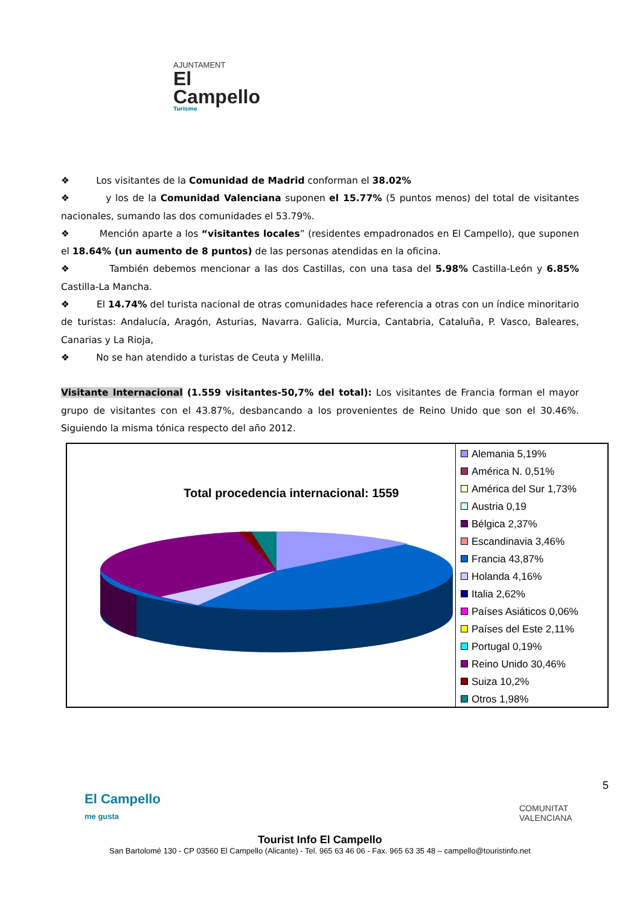AJUNTAMENT
El Campello
Turisme
❖ Los visitantes de la Comunidad de Madrid conforman el 38.02%
❖ y los de la Comunidad Valenciana suponen el 15.77% (5 puntos menos) del total de visitantes nacionales, sumando las dos comunidades el 53.79%.
❖ Mención aparte a los “visitantes locales” (residentes empadronados en El Campello), que suponen el 18.64% (un aumento de 8 puntos) de las personas atendidas en la oficina.
❖ También debemos mencionar a las dos Castillas, con una tasa del 5.98% Castilla-León y 6.85% Castilla-La Mancha.
❖ El 14.74% del turista nacional de otras comunidades hace referencia a otras con un índice minoritario de turistas: Andalucía, Aragón, Asturias, Navarra. Galicia, Murcia, Cantabria, Cataluña, P. Vasco, Baleares, Canarias y La Rioja,
❖ No se han atendido a turistas de Ceuta y Melilla.
Visitante Internacional (1.559 visitantes-50,7% del total): Los visitantes de Francia forman el mayor grupo de visitantes con el 43.87%, desbancando a los provenientes de Reino Unido que son el 30.46%. Siguiendo la misma tónica respecto del año 2012.
Total procedencia internacional: 1559
Alemania 5,19%
América N. 0,51%
América del Sur 1,73%
Austria 0,19
Bélgica 2,37%
Escandinavia 3,46%
Francia 43,87%
Holanda 4,16%
Italia 2,62%
Países Asiáticos 0,06%
Países del Este 2,11%
Portugal 0,19%
Reino Unido 30,46%
Suiza 10,2%
Otros 1,98%
El Campello
me gusta
COMUNITAT
VALENCIANA
5
Tourist Info El Campello
San Bartolomé 130 - CP 03560 El Campello (Alicante) - Tel. 965 63 46 06 - Fax. 965 63 35 48 – campello@touristinfo.net